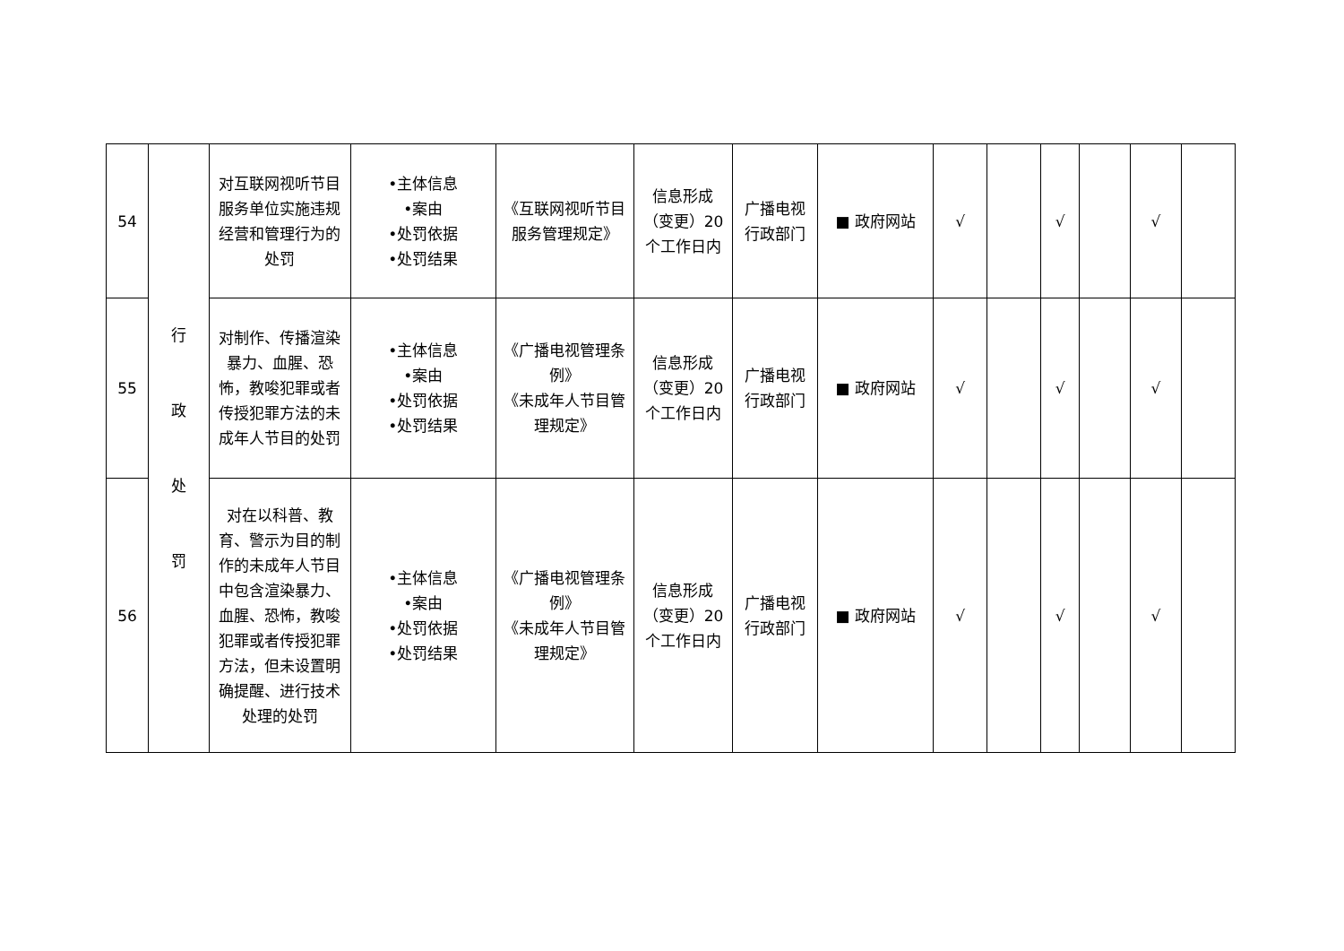| 54 | 行 政 处 罚 | 对互联网视听节目服务单位实施违规经营和管理行为的处罚 | •主体信息 •案由 •处罚依据 •处罚结果 | 《互联网视听节目服务管理规定》 | 信息形成（变更）20个工作日内 | 广播电视行政部门 | ■ 政府网站 | √ | | √ | | √ | |
| 55 | | 对制作、传播渲染暴力、血腥、恐怖，教唆犯罪或者传授犯罪方法的未成年人节目的处罚 | •主体信息 •案由 •处罚依据 •处罚结果 | 《广播电视管理条例》 《未成年人节目管理规定》 | 信息形成（变更）20个工作日内 | 广播电视行政部门 | ■ 政府网站 | √ | | √ | | √ | |
| 56 | | 对在以科普、教育、警示为目的制作的未成年人节目中包含渲染暴力、血腥、恐怖，教唆犯罪或者传授犯罪方法，但未设置明确提醒、进行技术处理的处罚 | •主体信息 •案由 •处罚依据 •处罚结果 | 《广播电视管理条例》 《未成年人节目管理规定》 | 信息形成（变更）20个工作日内 | 广播电视行政部门 | ■ 政府网站 | √ | | √ | | √ | |